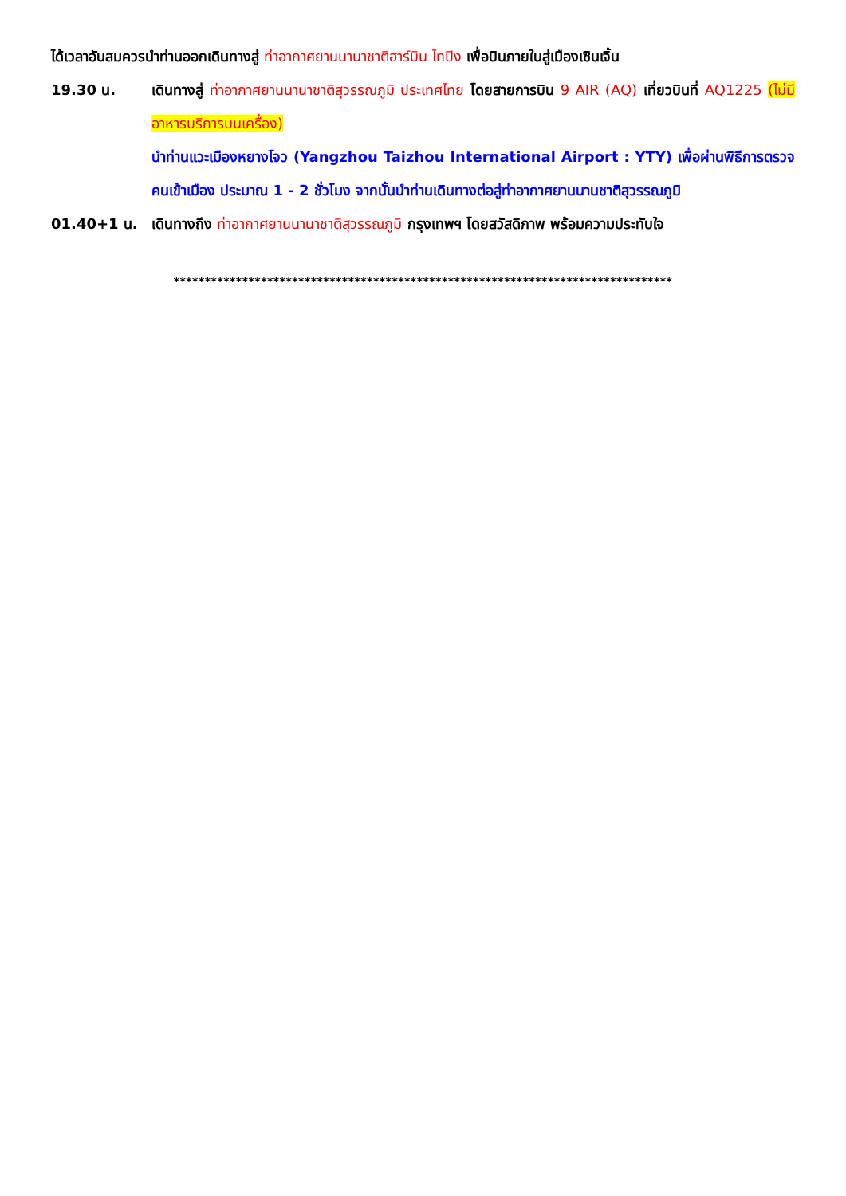ได้เวลาอันสมควรนำท่านออกเดินทางสู่ ท่าอากาศยานนานาชาติฮาร์บิน ไทปิง เพื่อบินภายในสู่เมืองเซินเจิ้น
19.30 น. เดินทางสู่ ท่าอากาศยานนานาชาติสุวรรณภูมิ ประเทศไทย โดยสายการบิน 9 AIR (AQ) เที่ยวบินที่ AQ1225 (ไม่มีอาหารบริการบนเครื่อง)
นำท่านแวะเมืองหยางโจว (Yangzhou Taizhou International Airport : YTY) เพื่อผ่านพิธีการตรวจคนเข้าเมือง ประมาณ 1 - 2 ชั่วโมง จากนั้นนำท่านเดินทางต่อสู่ท่าอากาศยานนานชาติสุวรรณภูมิ
01.40+1 น. เดินทางถึง ท่าอากาศยานนานาชาติสุวรรณภูมิ กรุงเทพฯ โดยสวัสดิภาพ พร้อมความประทับใจ
********************************************************************************